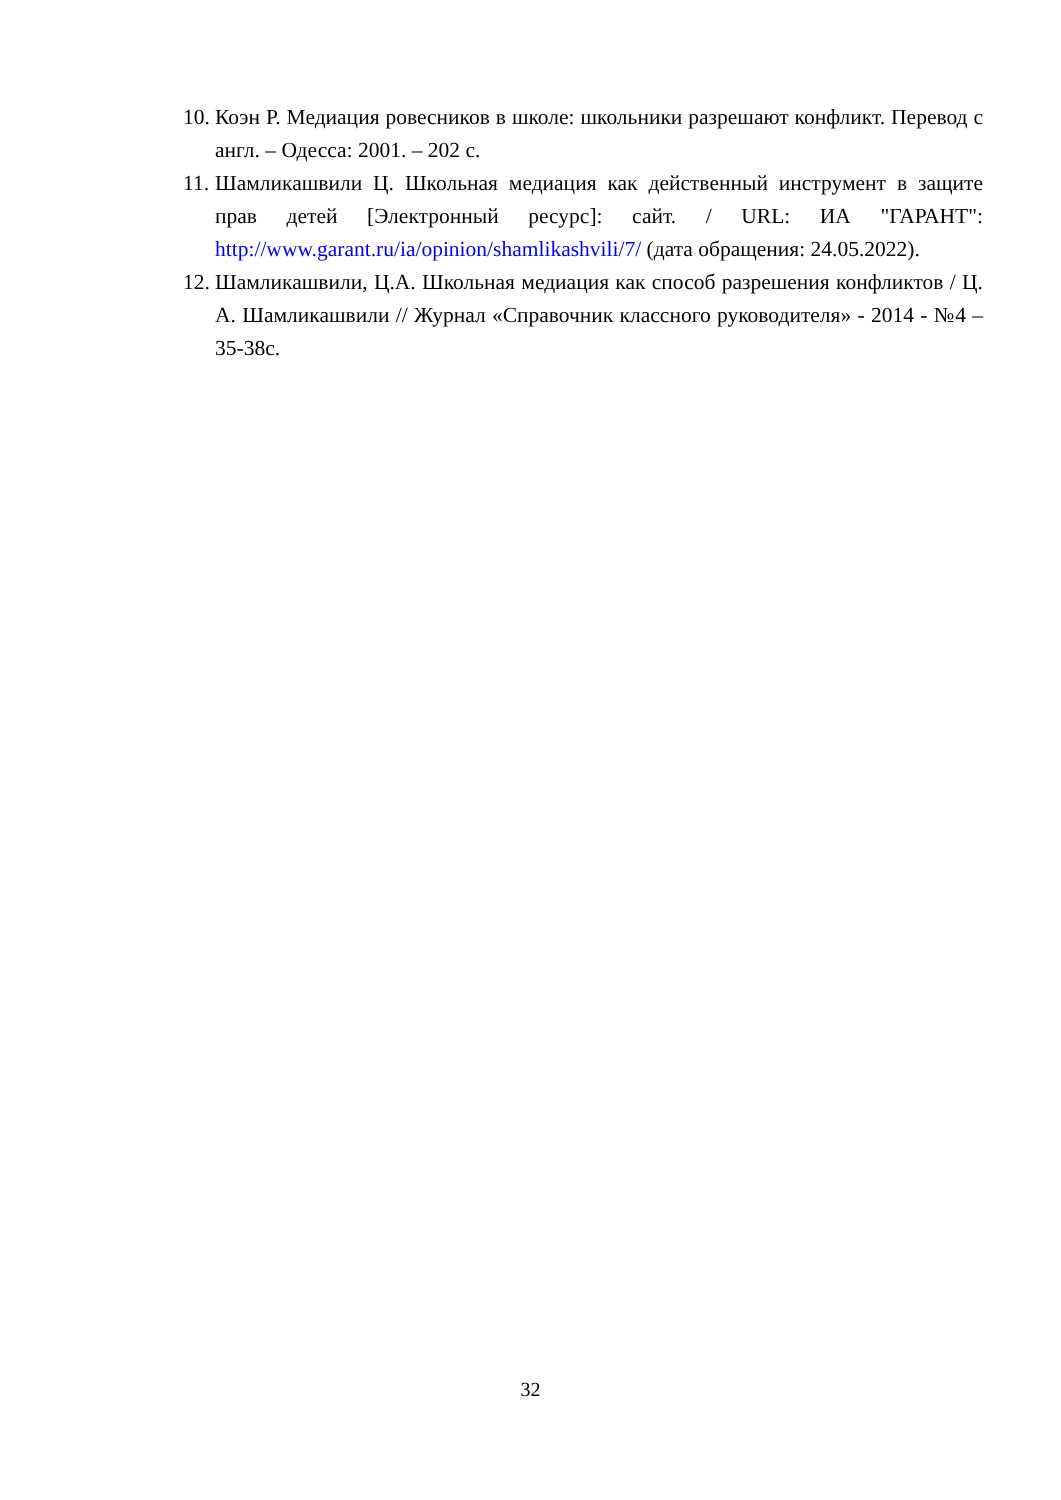10. Коэн Р. Медиация ровесников в школе: школьники разрешают конфликт. Перевод с англ. – Одесса: 2001. – 202 с.
11. Шамликашвили Ц. Школьная медиация как действенный инструмент в защите прав детей [Электронный ресурс]: сайт. / URL: ИА "ГАРАНТ": http://www.garant.ru/ia/opinion/shamlikashvili/7/ (дата обращения: 24.05.2022).
12. Шамликашвили, Ц.А. Школьная медиация как способ разрешения конфликтов / Ц. А. Шамликашвили // Журнал «Справочник классного руководителя» - 2014 - №4 – 35-38с.
32